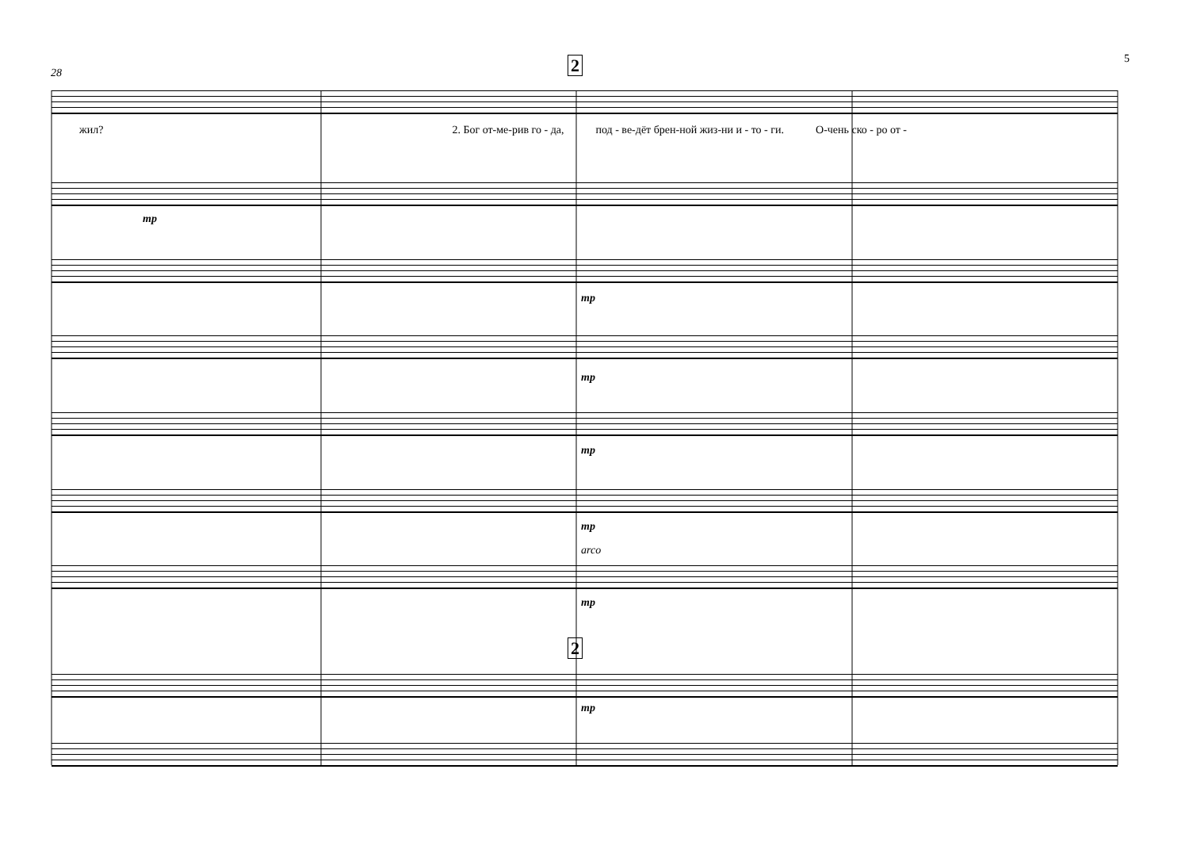5
28
2
жил? 2. Бог от-ме-рив го - да, под - ве-дёт брен-ной жиз-ни и - то - ги. О-чень ско - ро от -
mp
mp
mp
mp
mp
arco
mp
2
mp